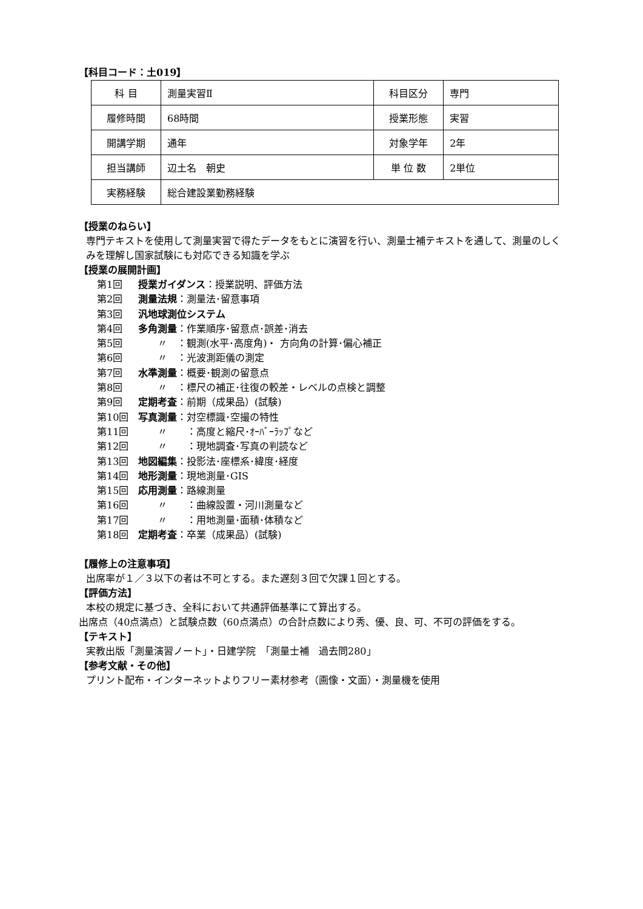【科目コード：土019】
| 科 目 | 測量実習Ⅱ | 科目区分 | 専門 |
| 履修時間 | 68時間 | 授業形態 | 実習 |
| 開講学期 | 通年 | 対象学年 | 2年 |
| 担当講師 | 辺土名 朝史 | 単 位 数 | 2単位 |
| 実務経験 | 総合建設業勤務経験 | | |
【授業のねらい】
専門テキストを使用して測量実習で得たデータをもとに演習を行い、測量士補テキストを通して、測量のしくみを理解し国家試験にも対応できる知識を学ぶ
【授業の展開計画】
第1回 授業ガイダンス：授業説明、評価方法
第2回 測量法規：測量法･留意事項
第3回 汎地球測位システム
第4回 多角測量：作業順序･留意点･誤差･消去
第5回　　〃　：観測(水平･高度角)・ 方向角の計算･偏心補正
第6回　　〃　：光波測距儀の測定
第7回 水準測量：概要･観測の留意点
第8回　　〃　：標尺の補正･往復の較差・レベルの点検と調整
第9回 定期考査：前期（成果品）(試験)
第10回 写真測量：対空標識･空撮の特性
第11回　　〃　　：高度と縮尺･ｵｰﾊﾞｰﾗｯﾌﾟなど
第12回　　〃　　：現地調査･写真の判読など
第13回 地図編集：投影法･座標系･緯度･経度
第14回 地形測量：現地測量･GIS
第15回 応用測量：路線測量
第16回　　〃　　：曲線設置・河川測量など
第17回　　〃　　：用地測量･面積･体積など
第18回 定期考査：卒業（成果品）(試験)
【履修上の注意事項】
出席率が１／３以下の者は不可とする。また遅刻３回で欠課１回とする。
【評価方法】
本校の規定に基づき、全科において共通評価基準にて算出する。
出席点（40点満点）と試験点数（60点満点）の合計点数により秀、優、良、可、不可の評価をする。
【テキスト】
実教出版「測量演習ノート」・日建学院　「測量士補　過去問280」
【参考文献・その他】
プリント配布・インターネットよりフリー素材参考（画像・文面）・測量機を使用